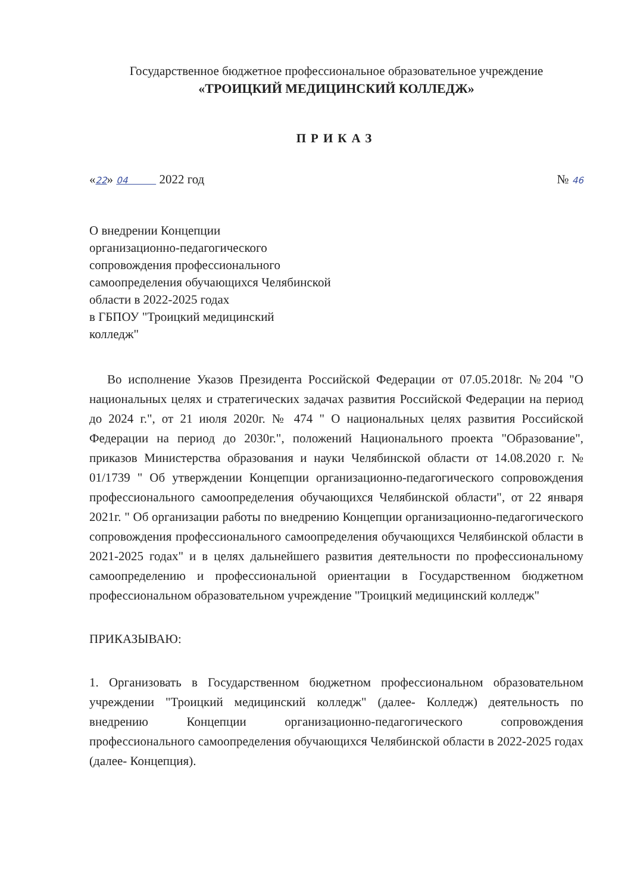Государственное бюджетное профессиональное образовательное учреждение
«ТРОИЦКИЙ МЕДИЦИНСКИЙ КОЛЛЕДЖ»
ПРИКАЗ
«22» 04 2022 год № 46
О внедрении Концепции
организационно-педагогического
сопровождения профессионального
самоопределения обучающихся Челябинской
области в 2022-2025 годах
в ГБПОУ "Троицкий медицинский
колледж"
Во исполнение Указов Президента Российской Федерации от 07.05.2018г. №204 "О национальных целях и стратегических задачах развития Российской Федерации на период до 2024 г.", от 21 июля 2020г. № 474 " О национальных целях развития Российской Федерации на период до 2030г.", положений Национального проекта "Образование", приказов Министерства образования и науки Челябинской области от 14.08.2020 г. № 01/1739 " Об утверждении Концепции организационно-педагогического сопровождения профессионального самоопределения обучающихся Челябинской области", от 22 января 2021г. " Об организации работы по внедрению Концепции организационно-педагогического сопровождения профессионального самоопределения обучающихся Челябинской области в 2021-2025 годах" и в целях дальнейшего развития деятельности по профессиональному самоопределению и профессиональной ориентации в Государственном бюджетном профессиональном образовательном учреждение "Троицкий медицинский колледж"
ПРИКАЗЫВАЮ:
1. Организовать в Государственном бюджетном профессиональном образовательном учреждении "Троицкий медицинский колледж" (далее- Колледж) деятельность по внедрению Концепции организационно-педагогического сопровождения профессионального самоопределения обучающихся Челябинской области в 2022-2025 годах (далее- Концепция).